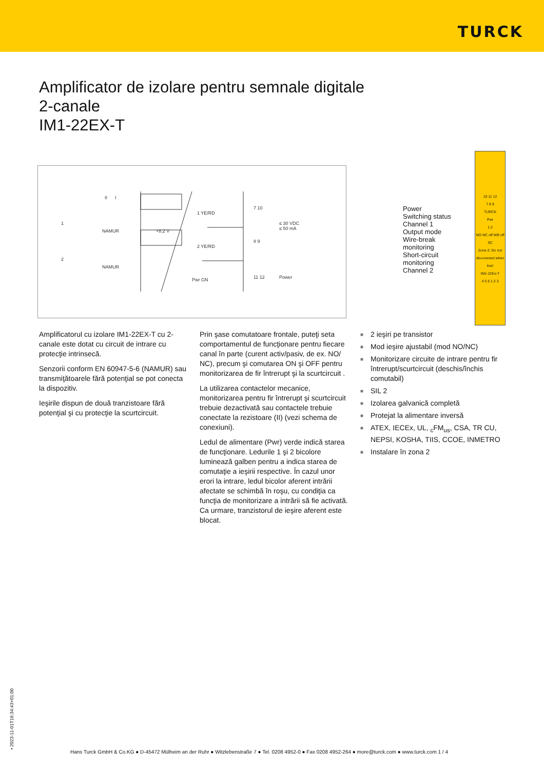TURCK
Amplificator de izolare pentru semnale digitale
2-canale
IM1-22EX-T
II
I
1
2
NAMUR
NAMUR
+8,2 V
1 YE/RD
2 YE/RD
Pwr GN
7 10
8 9
11 12
≤ 30 VDC
≤ 50 mA
Power
Power
Switching status
Channel 1
Output mode
Wire-break
monitoring
Short-circuit
monitoring
Channel 2
10 11 12
7 8 9
TURCK
Pwr
1 2
NO NC off WB off SC
Zone 2: Do not dis-connect when live!
IM1-22Ex-T
4 5 6 1 2 3
Amplificatorul cu izolare IM1-22EX-T cu 2-canale este dotat cu circuit de intrare cu protecţie intrinsecă.
Senzorii conform EN 60947-5-6 (NAMUR) sau transmiţătoarele fără potenţial se pot conecta la dispozitiv.
Ieşirile dispun de două tranzistoare fără potenţial şi cu protecţie la scurtcircuit.
Prin şase comutatoare frontale, puteţi seta comportamentul de funcţionare pentru fiecare canal în parte (curent activ/pasiv, de ex. NO/ NC), precum şi comutarea ON şi OFF pentru monitorizarea de fir întrerupt şi la scurtcircuit .
La utilizarea contactelor mecanice, monitorizarea pentru fir întrerupt şi scurtcircuit trebuie dezactivată sau contactele trebuie conectate la rezistoare (II) (vezi schema de conexiuni).
Ledul de alimentare (Pwr) verde indică starea de funcţionare. Ledurile 1 şi 2 bicolore luminează galben pentru a indica starea de comutaţie a ieşirii respective. În cazul unor erori la intrare, ledul bicolor aferent intrării afectate se schimbă în roşu, cu condiţia ca funcţia de monitorizare a intrării să fie activată. Ca urmare, tranzistorul de ieşire aferent este blocat.
■ 2 ieşiri pe transistor
■ Mod ieşire ajustabil (mod NO/NC)
■ Monitorizare circuite de intrare pentru fir întrerupt/scurtcircuit (deschis/închis comutabil)
■ SIL 2
■ Izolarea galvanică completă
■ Protejat la alimentare inversă
■ ATEX, IECEx, UL, <sub>c</sub>FM<sub>us</sub>, CSA, TR CU, NEPSI, KOSHA, TIIS, CCOE, INMETRO
■ Instalare în zona 2
• 2023-11-01T16:34:43+01:00
Hans Turck GmbH & Co.KG ● D-45472 Mülheim an der Ruhr ● Witzlebenstraße 7 ● Tel. 0208 4952-0 ● Fax 0208 4952-264 ● more@turck.com ● www.turck.com 1 / 4